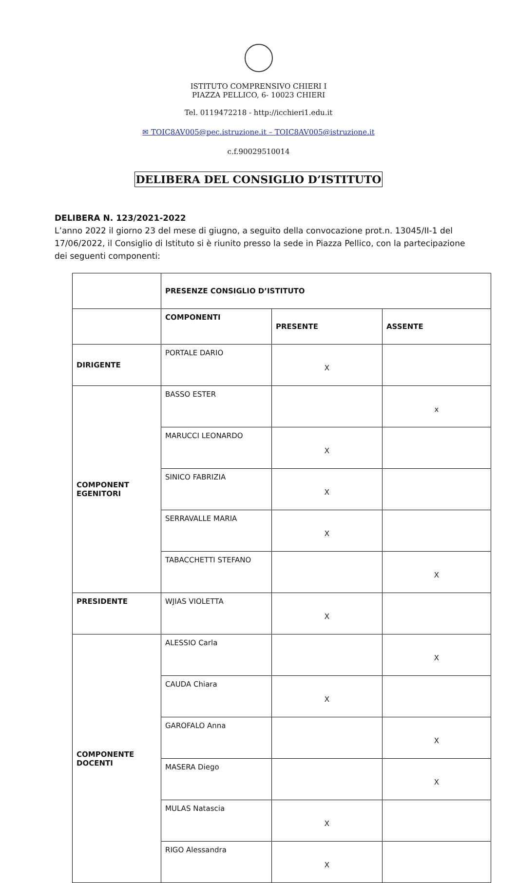ISTITUTO COMPRENSIVO CHIERI I
PIAZZA PELLICO, 6- 10023 CHIERI
Tel. 0119472218 - http://icchieri1.edu.it
✉ TOIC8AV005@pec.istruzione.it – TOIC8AV005@istruzione.it
c.f.90029510014
DELIBERA DEL CONSIGLIO D’ISTITUTO
DELIBERA N. 123/2021-2022
L’anno 2022 il giorno 23 del mese di giugno, a seguito della convocazione prot.n. 13045/II-1 del 17/06/2022, il Consiglio di Istituto si è riunito presso la sede in Piazza Pellico, con la partecipazione dei seguenti componenti:
| | PRESENZE CONSIGLIO D’ISTITUTO | | |
| | COMPONENTI | PRESENTE | ASSENTE |
| DIRIGENTE | PORTALE DARIO | X | |
| COMPONENT EGENITORI | BASSO ESTER | | x |
| | MARUCCI LEONARDO | X | |
| | SINICO FABRIZIA | X | |
| | SERRAVALLE MARIA | X | |
| | TABACCHETTI STEFANO | | X |
| PRESIDENTE | WJIAS VIOLETTA | X | |
| COMPONENTE DOCENTI | ALESSIO Carla | | X |
| | CAUDA Chiara | X | |
| | GAROFALO Anna | | X |
| | MASERA Diego | | X |
| | MULAS Natascia | X | |
| | RIGO Alessandra | X | |